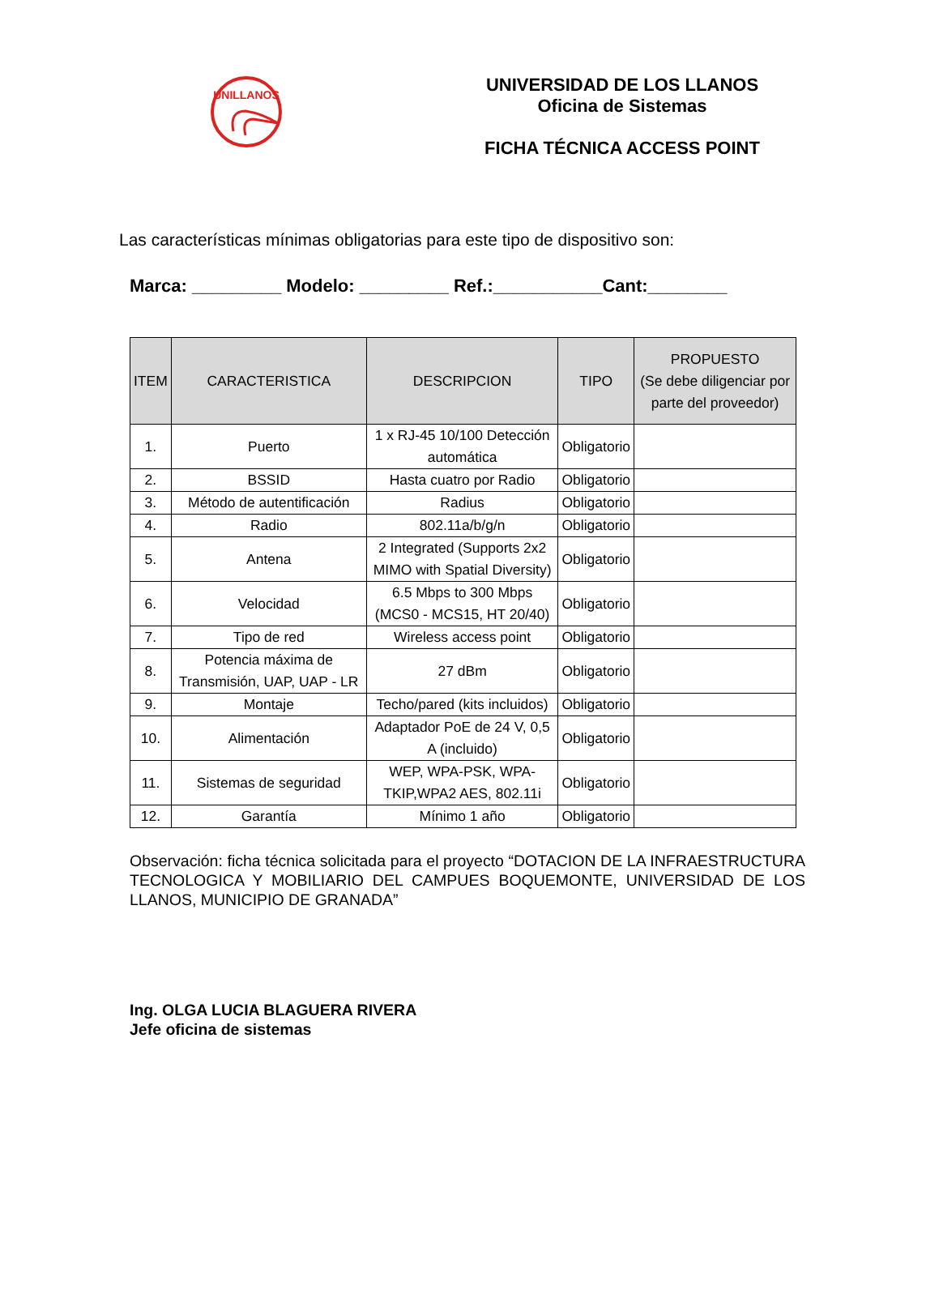UNILLANOS
UNIVERSIDAD DE LOS LLANOS
Oficina de Sistemas
FICHA TÉCNICA ACCESS POINT
Las características mínimas obligatorias para este tipo de dispositivo son:
Marca: _________ Modelo: _________ Ref.:___________Cant:________
| ITEM | CARACTERISTICA | DESCRIPCION | TIPO | PROPUESTO (Se debe diligenciar por parte del proveedor) |
| --- | --- | --- | --- | --- |
| 1. | Puerto | 1 x RJ-45 10/100 Detección automática | Obligatorio | |
| 2. | BSSID | Hasta cuatro por Radio | Obligatorio | |
| 3. | Método de autentificación | Radius | Obligatorio | |
| 4. | Radio | 802.11a/b/g/n | Obligatorio | |
| 5. | Antena | 2 Integrated (Supports 2x2 MIMO with Spatial Diversity) | Obligatorio | |
| 6. | Velocidad | 6.5 Mbps to 300 Mbps (MCS0 - MCS15, HT 20/40) | Obligatorio | |
| 7. | Tipo de red | Wireless access point | Obligatorio | |
| 8. | Potencia máxima de Transmisión, UAP, UAP - LR | 27 dBm | Obligatorio | |
| 9. | Montaje | Techo/pared (kits incluidos) | Obligatorio | |
| 10. | Alimentación | Adaptador PoE de 24 V, 0,5 A (incluido) | Obligatorio | |
| 11. | Sistemas de seguridad | WEP, WPA-PSK, WPA-TKIP,WPA2 AES, 802.11i | Obligatorio | |
| 12. | Garantía | Mínimo 1 año | Obligatorio | |
Observación: ficha técnica solicitada para el proyecto “DOTACION DE LA INFRAESTRUCTURA TECNOLOGICA Y MOBILIARIO DEL CAMPUES BOQUEMONTE, UNIVERSIDAD DE LOS LLANOS, MUNICIPIO DE GRANADA”
Ing. OLGA LUCIA BLAGUERA RIVERA
Jefe oficina de sistemas